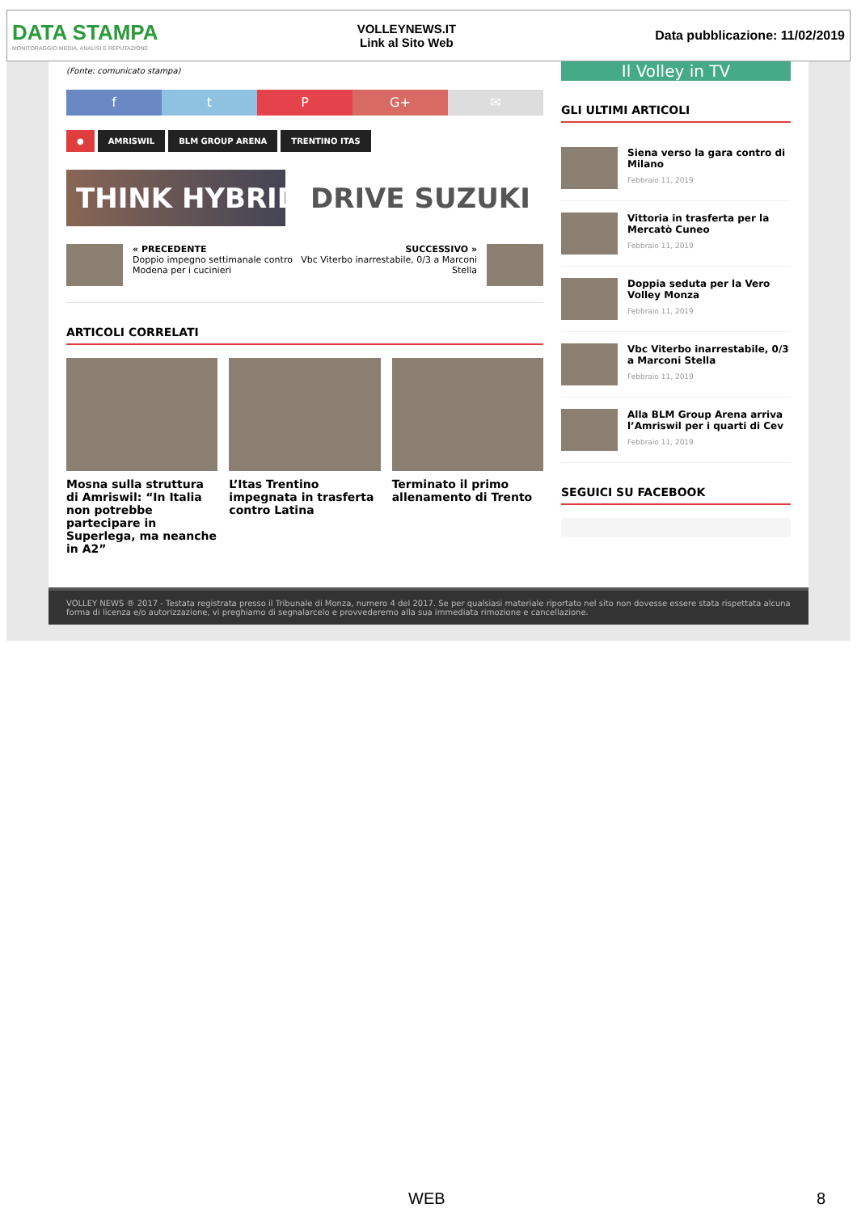DATA STAMPA
MONITORAGGIO MEDIA, ANALISI E REPUTAZIONE
VOLLEYNEWS.IT
Link al Sito Web
Data pubblicazione: 11/02/2019
(Fonte: comunicato stampa)
f t P G+ ✉
● AMRISWIL BLM GROUP ARENA TRENTINO ITAS
THINK HYBRID DRIVE SUZUKI
« PRECEDENTE
Doppio impegno settimanale contro
Modena per i cucinieri
SUCCESSIVO »
Vbc Viterbo inarrestabile, 0/3 a Marconi
Stella
ARTICOLI CORRELATI
Mosna sulla struttura di Amriswil: “In Italia non potrebbe partecipare in Superlega, ma neanche in A2”
L’Itas Trentino impegnata in trasferta contro Latina
Terminato il primo allenamento di Trento
Il Volley in TV
GLI ULTIMI ARTICOLI
Siena verso la gara contro di Milano
Febbraio 11, 2019
Vittoria in trasferta per la Mercatò Cuneo
Febbraio 11, 2019
Doppia seduta per la Vero Volley Monza
Febbraio 11, 2019
Vbc Viterbo inarrestabile, 0/3 a Marconi Stella
Febbraio 11, 2019
Alla BLM Group Arena arriva l’Amriswil per i quarti di Cev
Febbraio 11, 2019
SEGUICI SU FACEBOOK
VOLLEY NEWS ® 2017 - Testata registrata presso il Tribunale di Monza, numero 4 del 2017. Se per qualsiasi materiale riportato nel sito non dovesse essere stata rispettata alcuna forma di licenza e/o autorizzazione, vi preghiamo di segnalarcelo e provvederemo alla sua immediata rimozione e cancellazione.
WEB 8